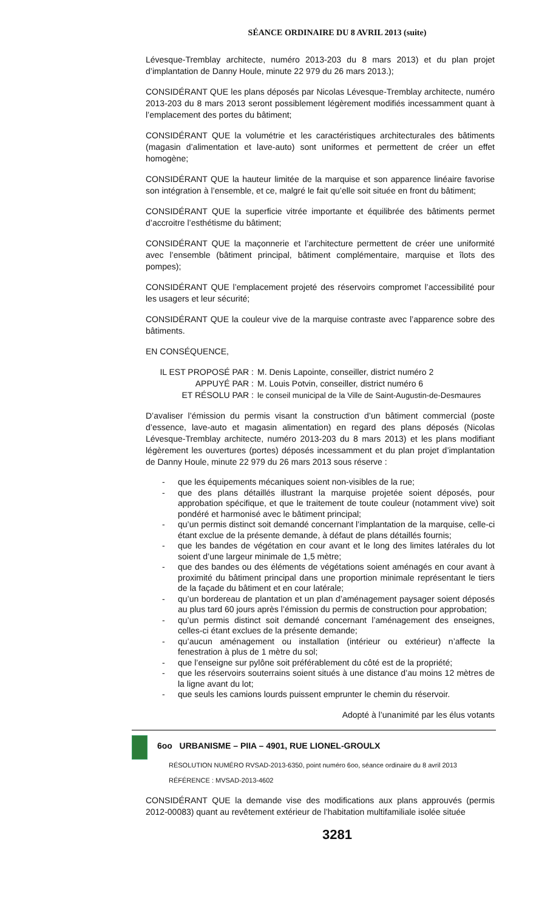SÉANCE ORDINAIRE DU 8 AVRIL 2013 (suite)
Lévesque-Tremblay architecte, numéro 2013-203 du 8 mars 2013) et du plan projet d’implantation de Danny Houle, minute 22 979 du 26 mars 2013.);
CONSIDÉRANT QUE les plans déposés par Nicolas Lévesque-Tremblay architecte, numéro 2013-203 du 8 mars 2013 seront possiblement légèrement modifiés incessamment quant à l’emplacement des portes du bâtiment;
CONSIDÉRANT QUE la volumétrie et les caractéristiques architecturales des bâtiments (magasin d’alimentation et lave-auto) sont uniformes et permettent de créer un effet homogène;
CONSIDÉRANT QUE la hauteur limitée de la marquise et son apparence linéaire favorise son intégration à l’ensemble, et ce, malgré le fait qu’elle soit située en front du bâtiment;
CONSIDÉRANT QUE la superficie vitrée importante et équilibrée des bâtiments permet d’accroitre l’esthétisme du bâtiment;
CONSIDÉRANT QUE la maçonnerie et l’architecture permettent de créer une uniformité avec l’ensemble (bâtiment principal, bâtiment complémentaire, marquise et îlots des pompes);
CONSIDÉRANT QUE l’emplacement projeté des réservoirs compromet l’accessibilité pour les usagers et leur sécurité;
CONSIDÉRANT QUE la couleur vive de la marquise contraste avec l’apparence sobre des bâtiments.
EN CONSÉQUENCE,
IL EST PROPOSÉ PAR :
M. Denis Lapointe, conseiller, district numéro 2
APPUYÉ PAR :
M. Louis Potvin, conseiller, district numéro 6
ET RÉSOLU PAR :
le conseil municipal de la Ville de Saint-Augustin-de-Desmaures
D’avaliser l’émission du permis visant la construction d’un bâtiment commercial (poste d’essence, lave-auto et magasin alimentation) en regard des plans déposés (Nicolas Lévesque-Tremblay architecte, numéro 2013-203 du 8 mars 2013) et les plans modifiant légèrement les ouvertures (portes) déposés incessamment et du plan projet d’implantation de Danny Houle, minute 22 979 du 26 mars 2013 sous réserve :
- que les équipements mécaniques soient non-visibles de la rue;
- que des plans détaillés illustrant la marquise projetée soient déposés, pour approbation spécifique, et que le traitement de toute couleur (notamment vive) soit pondéré et harmonisé avec le bâtiment principal;
- qu’un permis distinct soit demandé concernant l’implantation de la marquise, celle-ci étant exclue de la présente demande, à défaut de plans détaillés fournis;
- que les bandes de végétation en cour avant et le long des limites latérales du lot soient d’une largeur minimale de 1,5 mètre;
- que des bandes ou des éléments de végétations soient aménagés en cour avant à proximité du bâtiment principal dans une proportion minimale représentant le tiers de la façade du bâtiment et en cour latérale;
- qu’un bordereau de plantation et un plan d’aménagement paysager soient déposés au plus tard 60 jours après l’émission du permis de construction pour approbation;
- qu’un permis distinct soit demandé concernant l’aménagement des enseignes, celles-ci étant exclues de la présente demande;
- qu’aucun aménagement ou installation (intérieur ou extérieur) n’affecte la fenestration à plus de 1 mètre du sol;
- que l’enseigne sur pylône soit préférablement du côté est de la propriété;
- que les réservoirs souterrains soient situés à une distance d’au moins 12 mètres de la ligne avant du lot;
- que seuls les camions lourds puissent emprunter le chemin du réservoir.
Adopté à l’unanimité par les élus votants
6oo URBANISME – PIIA – 4901, RUE LIONEL-GROULX
RÉSOLUTION NUMÉRO RVSAD-2013-6350, point numéro 6oo, séance ordinaire du 8 avril 2013
RÉFÉRENCE : MVSAD-2013-4602
CONSIDÉRANT QUE la demande vise des modifications aux plans approuvés (permis 2012-00083) quant au revêtement extérieur de l’habitation multifamiliale isolée située
3281